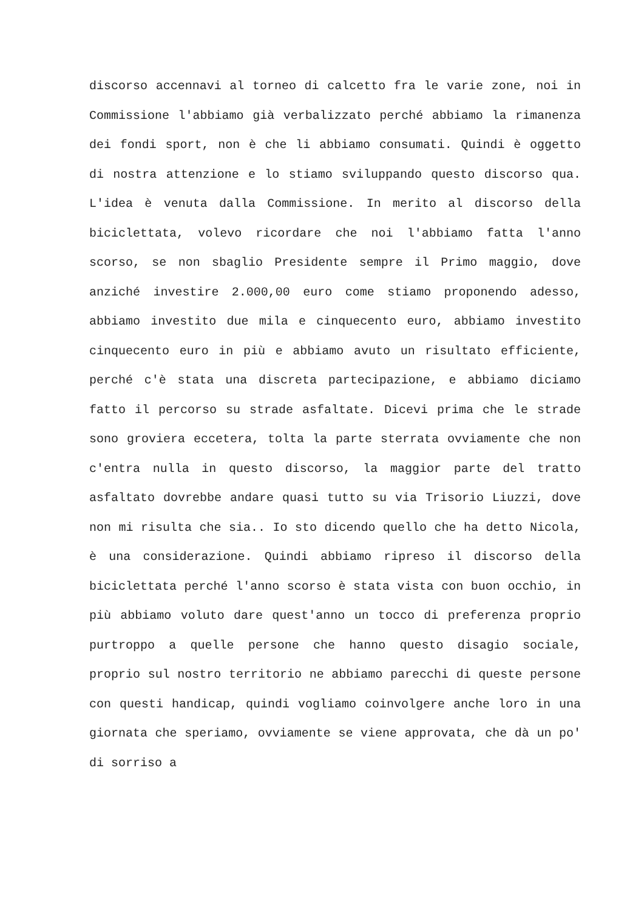discorso accennavi al torneo di calcetto fra le varie zone, noi in Commissione l'abbiamo già verbalizzato perché abbiamo la rimanenza dei fondi sport, non è che li abbiamo consumati. Quindi è oggetto di nostra attenzione e lo stiamo sviluppando questo discorso qua. L'idea è venuta dalla Commissione. In merito al discorso della biciclettata, volevo ricordare che noi l'abbiamo fatta l'anno scorso, se non sbaglio Presidente sempre il Primo maggio, dove anziché investire 2.000,00 euro come stiamo proponendo adesso, abbiamo investito due mila e cinquecento euro, abbiamo investito cinquecento euro in più e abbiamo avuto un risultato efficiente, perché c'è stata una discreta partecipazione, e abbiamo diciamo fatto il percorso su strade asfaltate. Dicevi prima che le strade sono groviera eccetera, tolta la parte sterrata ovviamente che non c'entra nulla in questo discorso, la maggior parte del tratto asfaltato dovrebbe andare quasi tutto su via Trisorio Liuzzi, dove non mi risulta che sia.. Io sto dicendo quello che ha detto Nicola, è una considerazione. Quindi abbiamo ripreso il discorso della biciclettata perché l'anno scorso è stata vista con buon occhio, in più abbiamo voluto dare quest'anno un tocco di preferenza proprio purtroppo a quelle persone che hanno questo disagio sociale, proprio sul nostro territorio ne abbiamo parecchi di queste persone con questi handicap, quindi vogliamo coinvolgere anche loro in una giornata che speriamo, ovviamente se viene approvata, che dà un po' di sorriso a